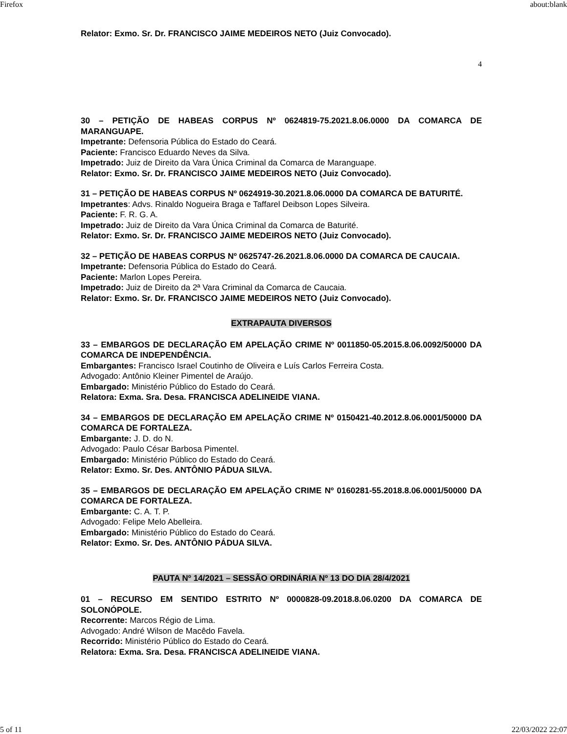Firefox about:blank
Relator: Exmo. Sr. Dr. FRANCISCO JAIME MEDEIROS NETO (Juiz Convocado).
4
30 – PETIÇÃO DE HABEAS CORPUS Nº 0624819-75.2021.8.06.0000 DA COMARCA DE MARANGUAPE.
Impetrante: Defensoria Pública do Estado do Ceará.
Paciente: Francisco Eduardo Neves da Silva.
Impetrado: Juiz de Direito da Vara Única Criminal da Comarca de Maranguape.
Relator: Exmo. Sr. Dr. FRANCISCO JAIME MEDEIROS NETO (Juiz Convocado).
31 – PETIÇÃO DE HABEAS CORPUS Nº 0624919-30.2021.8.06.0000 DA COMARCA DE BATURITÉ.
Impetrantes: Advs. Rinaldo Nogueira Braga e Taffarel Deibson Lopes Silveira.
Paciente: F. R. G. A.
Impetrado: Juiz de Direito da Vara Única Criminal da Comarca de Baturité.
Relator: Exmo. Sr. Dr. FRANCISCO JAIME MEDEIROS NETO (Juiz Convocado).
32 – PETIÇÃO DE HABEAS CORPUS Nº 0625747-26.2021.8.06.0000 DA COMARCA DE CAUCAIA.
Impetrante: Defensoria Pública do Estado do Ceará.
Paciente: Marlon Lopes Pereira.
Impetrado: Juiz de Direito da 2ª Vara Criminal da Comarca de Caucaia.
Relator: Exmo. Sr. Dr. FRANCISCO JAIME MEDEIROS NETO (Juiz Convocado).
EXTRAPAUTA DIVERSOS
33 – EMBARGOS DE DECLARAÇÃO EM APELAÇÃO CRIME Nº 0011850-05.2015.8.06.0092/50000 DA COMARCA DE INDEPENDÊNCIA.
Embargantes: Francisco Israel Coutinho de Oliveira e Luís Carlos Ferreira Costa.
Advogado: Antônio Kleiner Pimentel de Araújo.
Embargado: Ministério Público do Estado do Ceará.
Relatora: Exma. Sra. Desa. FRANCISCA ADELINEIDE VIANA.
34 – EMBARGOS DE DECLARAÇÃO EM APELAÇÃO CRIME Nº 0150421-40.2012.8.06.0001/50000 DA COMARCA DE FORTALEZA.
Embargante: J. D. do N.
Advogado: Paulo César Barbosa Pimentel.
Embargado: Ministério Público do Estado do Ceará.
Relator: Exmo. Sr. Des. ANTÔNIO PÁDUA SILVA.
35 – EMBARGOS DE DECLARAÇÃO EM APELAÇÃO CRIME Nº 0160281-55.2018.8.06.0001/50000 DA COMARCA DE FORTALEZA.
Embargante: C. A. T. P.
Advogado: Felipe Melo Abelleira.
Embargado: Ministério Público do Estado do Ceará.
Relator: Exmo. Sr. Des. ANTÔNIO PÁDUA SILVA.
PAUTA Nº 14/2021 – SESSÃO ORDINÁRIA Nº 13 DO DIA 28/4/2021
01 – RECURSO EM SENTIDO ESTRITO Nº 0000828-09.2018.8.06.0200 DA COMARCA DE SOLONÓPOLE.
Recorrente: Marcos Régio de Lima.
Advogado: André Wilson de Macêdo Favela.
Recorrido: Ministério Público do Estado do Ceará.
Relatora: Exma. Sra. Desa. FRANCISCA ADELINEIDE VIANA.
5 of 11 22/03/2022 22:07